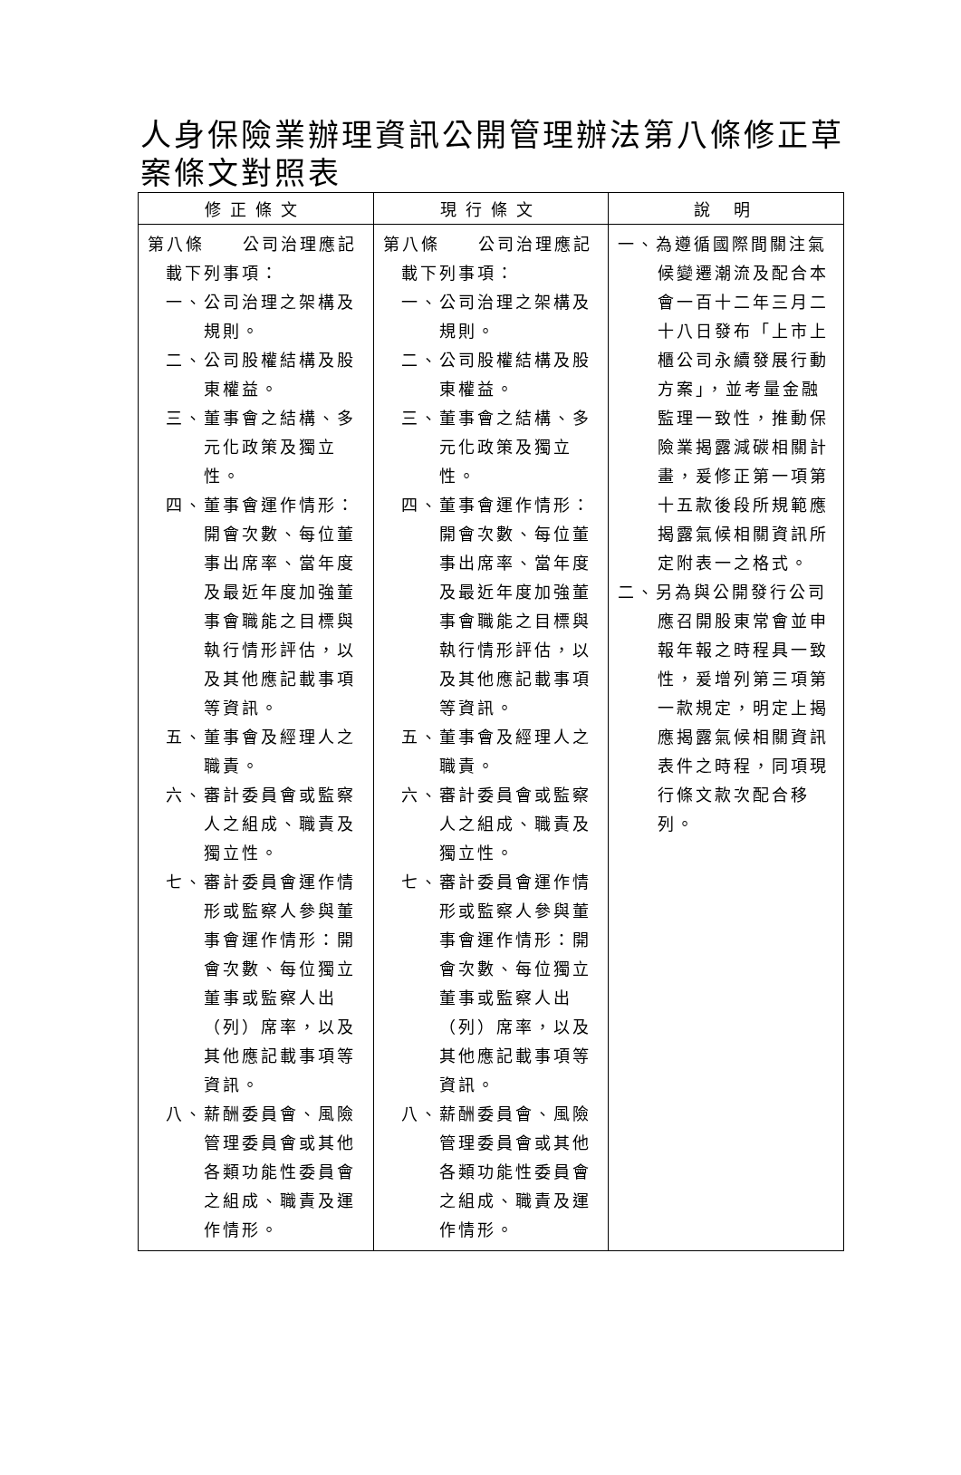人身保險業辦理資訊公開管理辦法第八條修正草案條文對照表
| 修正條文 | 現行條文 | 說 明 |
| --- | --- | --- |
| 第八條 公司治理應記 載下列事項： 一、公司治理之架構及規則。 二、公司股權結構及股東權益。 三、董事會之結構、多元化政策及獨立性。 四、董事會運作情形：開會次數、每位董事出席率、當年度及最近年度加強董事會職能之目標與執行情形評估，以及其他應記載事項等資訊。 五、董事會及經理人之職責。 六、審計委員會或監察人之組成、職責及獨立性。 七、審計委員會運作情形或監察人參與董事會運作情形：開會次數、每位獨立董事或監察人出（列）席率，以及其他應記載事項等資訊。 八、薪酬委員會、風險管理委員會或其他各類功能性委員會之組成、職責及運作情形。 | 第八條 公司治理應記 載下列事項： 一、公司治理之架構及規則。 二、公司股權結構及股東權益。 三、董事會之結構、多元化政策及獨立性。 四、董事會運作情形：開會次數、每位董事出席率、當年度及最近年度加強董事會職能之目標與執行情形評估，以及其他應記載事項等資訊。 五、董事會及經理人之職責。 六、審計委員會或監察人之組成、職責及獨立性。 七、審計委員會運作情形或監察人參與董事會運作情形：開會次數、每位獨立董事或監察人出（列）席率，以及其他應記載事項等資訊。 八、薪酬委員會、風險管理委員會或其他各類功能性委員會之組成、職責及運作情形。 | 一、為遵循國際間關注氣候變遷潮流及配合本會一百十二年三月二十八日發布「上市上櫃公司永續發展行動方案」，並考量金融監理一致性，推動保險業揭露減碳相關計畫，爰修正第一項第十五款後段所規範應揭露氣候相關資訊所定附表一之格式。 二、另為與公開發行公司應召開股東常會並申報年報之時程具一致性，爰增列第三項第一款規定，明定上揭應揭露氣候相關資訊表件之時程，同項現行條文款次配合移列。 |